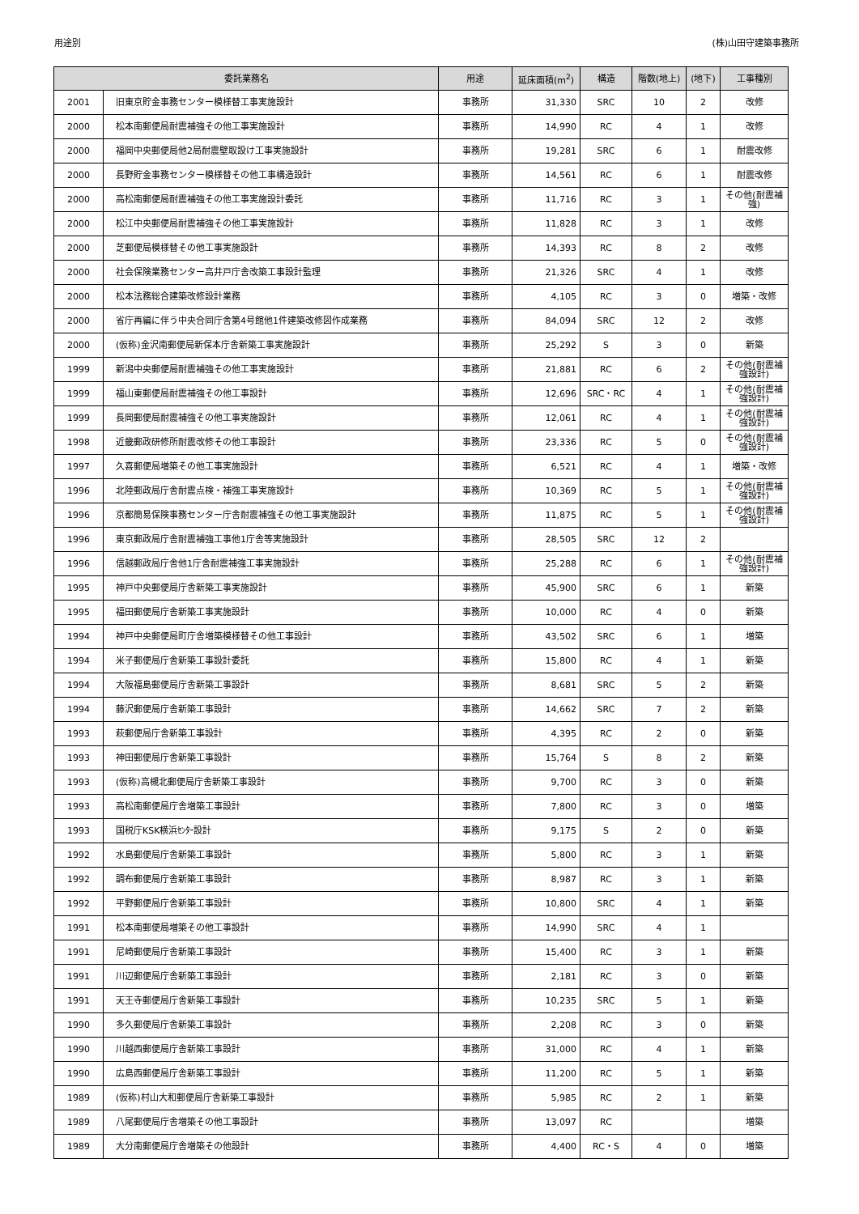用途別 (株)山田守建築事務所
| 委託業務名 | | 用途 | 延床面積(m<sup>2</sup>) | 構造 | 階数(地上) | (地下) | 工事種別 |
| --- | --- | --- | --- | --- | --- | --- | --- |
| 2001 | 旧東京貯金事務センター模様替工事実施設計 | 事務所 | 31,330 | SRC | 10 | 2 | 改修 |
| 2000 | 松本南郵便局耐震補強その他工事実施設計 | 事務所 | 14,990 | RC | 4 | 1 | 改修 |
| 2000 | 福岡中央郵便局他2局耐震壁取設け工事実施設計 | 事務所 | 19,281 | SRC | 6 | 1 | 耐震改修 |
| 2000 | 長野貯金事務センター模様替その他工事構造設計 | 事務所 | 14,561 | RC | 6 | 1 | 耐震改修 |
| 2000 | 高松南郵便局耐震補強その他工事実施設計委託 | 事務所 | 11,716 | RC | 3 | 1 | その他(耐震補強) |
| 2000 | 松江中央郵便局耐震補強その他工事実施設計 | 事務所 | 11,828 | RC | 3 | 1 | 改修 |
| 2000 | 芝郵便局模様替その他工事実施設計 | 事務所 | 14,393 | RC | 8 | 2 | 改修 |
| 2000 | 社会保険業務センター高井戸庁舎改築工事設計監理 | 事務所 | 21,326 | SRC | 4 | 1 | 改修 |
| 2000 | 松本法務総合建築改修設計業務 | 事務所 | 4,105 | RC | 3 | 0 | 増築・改修 |
| 2000 | 省庁再編に伴う中央合同庁舎第4号館他1件建築改修図作成業務 | 事務所 | 84,094 | SRC | 12 | 2 | 改修 |
| 2000 | (仮称)金沢南郵便局新保本庁舎新築工事実施設計 | 事務所 | 25,292 | S | 3 | 0 | 新築 |
| 1999 | 新潟中央郵便局耐震補強その他工事実施設計 | 事務所 | 21,881 | RC | 6 | 2 | その他(耐震補強設計) |
| 1999 | 福山東郵便局耐震補強その他工事設計 | 事務所 | 12,696 | SRC・RC | 4 | 1 | その他(耐震補強設計) |
| 1999 | 長岡郵便局耐震補強その他工事実施設計 | 事務所 | 12,061 | RC | 4 | 1 | その他(耐震補強設計) |
| 1998 | 近畿郵政研修所耐震改修その他工事設計 | 事務所 | 23,336 | RC | 5 | 0 | その他(耐震補強設計) |
| 1997 | 久喜郵便局増築その他工事実施設計 | 事務所 | 6,521 | RC | 4 | 1 | 増築・改修 |
| 1996 | 北陸郵政局庁舎耐震点検・補強工事実施設計 | 事務所 | 10,369 | RC | 5 | 1 | その他(耐震補強設計) |
| 1996 | 京都簡易保険事務センター庁舎耐震補強その他工事実施設計 | 事務所 | 11,875 | RC | 5 | 1 | その他(耐震補強設計) |
| 1996 | 東京郵政局庁舎耐震補強工事他1庁舎等実施設計 | 事務所 | 28,505 | SRC | 12 | 2 | |
| 1996 | 信越郵政局庁舎他1庁舎耐震補強工事実施設計 | 事務所 | 25,288 | RC | 6 | 1 | その他(耐震補強設計) |
| 1995 | 神戸中央郵便局庁舎新築工事実施設計 | 事務所 | 45,900 | SRC | 6 | 1 | 新築 |
| 1995 | 福田郵便局庁舎新築工事実施設計 | 事務所 | 10,000 | RC | 4 | 0 | 新築 |
| 1994 | 神戸中央郵便局町庁舎増築模様替その他工事設計 | 事務所 | 43,502 | SRC | 6 | 1 | 増築 |
| 1994 | 米子郵便局庁舎新築工事設計委託 | 事務所 | 15,800 | RC | 4 | 1 | 新築 |
| 1994 | 大阪福島郵便局庁舎新築工事設計 | 事務所 | 8,681 | SRC | 5 | 2 | 新築 |
| 1994 | 藤沢郵便局庁舎新築工事設計 | 事務所 | 14,662 | SRC | 7 | 2 | 新築 |
| 1993 | 萩郵便局庁舎新築工事設計 | 事務所 | 4,395 | RC | 2 | 0 | 新築 |
| 1993 | 神田郵便局庁舎新築工事設計 | 事務所 | 15,764 | S | 8 | 2 | 新築 |
| 1993 | (仮称)高槻北郵便局庁舎新築工事設計 | 事務所 | 9,700 | RC | 3 | 0 | 新築 |
| 1993 | 高松南郵便局庁舎増築工事設計 | 事務所 | 7,800 | RC | 3 | 0 | 増築 |
| 1993 | 国税庁KSK横浜ｾﾝﾀｰ設計 | 事務所 | 9,175 | S | 2 | 0 | 新築 |
| 1992 | 水島郵便局庁舎新築工事設計 | 事務所 | 5,800 | RC | 3 | 1 | 新築 |
| 1992 | 調布郵便局庁舎新築工事設計 | 事務所 | 8,987 | RC | 3 | 1 | 新築 |
| 1992 | 平野郵便局庁舎新築工事設計 | 事務所 | 10,800 | SRC | 4 | 1 | 新築 |
| 1991 | 松本南郵便局増築その他工事設計 | 事務所 | 14,990 | SRC | 4 | 1 | |
| 1991 | 尼崎郵便局庁舎新築工事設計 | 事務所 | 15,400 | RC | 3 | 1 | 新築 |
| 1991 | 川辺郵便局庁舎新築工事設計 | 事務所 | 2,181 | RC | 3 | 0 | 新築 |
| 1991 | 天王寺郵便局庁舎新築工事設計 | 事務所 | 10,235 | SRC | 5 | 1 | 新築 |
| 1990 | 多久郵便局庁舎新築工事設計 | 事務所 | 2,208 | RC | 3 | 0 | 新築 |
| 1990 | 川越西郵便局庁舎新築工事設計 | 事務所 | 31,000 | RC | 4 | 1 | 新築 |
| 1990 | 広島西郵便局庁舎新築工事設計 | 事務所 | 11,200 | RC | 5 | 1 | 新築 |
| 1989 | (仮称)村山大和郵便局庁舎新築工事設計 | 事務所 | 5,985 | RC | 2 | 1 | 新築 |
| 1989 | 八尾郵便局庁舎増築その他工事設計 | 事務所 | 13,097 | RC | | | 増築 |
| 1989 | 大分南郵便局庁舎増築その他設計 | 事務所 | 4,400 | RC・S | 4 | 0 | 増築 |